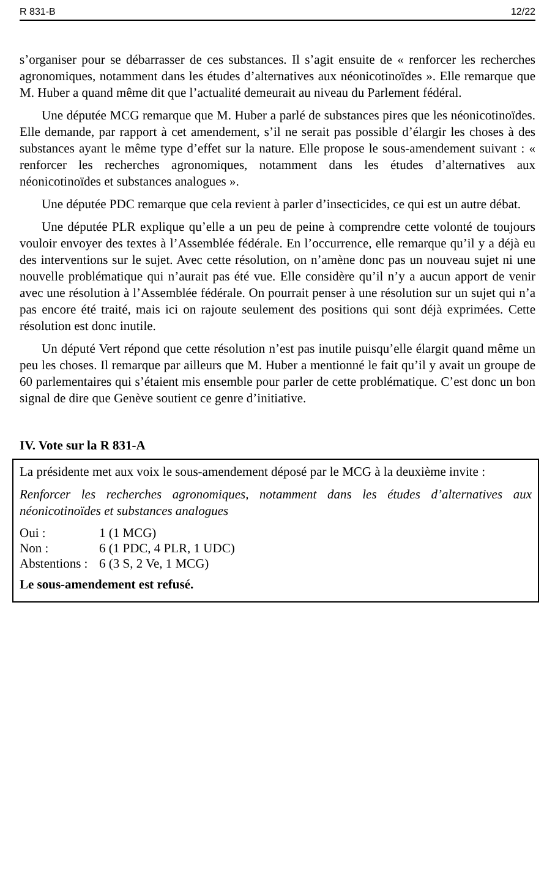R 831-B 12/22
s’organiser pour se débarrasser de ces substances. Il s’agit ensuite de « renforcer les recherches agronomiques, notamment dans les études d’alternatives aux néonicotinoïdes ». Elle remarque que M. Huber a quand même dit que l’actualité demeurait au niveau du Parlement fédéral.
Une députée MCG remarque que M. Huber a parlé de substances pires que les néonicotinoïdes. Elle demande, par rapport à cet amendement, s’il ne serait pas possible d’élargir les choses à des substances ayant le même type d’effet sur la nature. Elle propose le sous-amendement suivant : « renforcer les recherches agronomiques, notamment dans les études d’alternatives aux néonicotinoïdes et substances analogues ».
Une députée PDC remarque que cela revient à parler d’insecticides, ce qui est un autre débat.
Une députée PLR explique qu’elle a un peu de peine à comprendre cette volonté de toujours vouloir envoyer des textes à l’Assemblée fédérale. En l’occurrence, elle remarque qu’il y a déjà eu des interventions sur le sujet. Avec cette résolution, on n’amène donc pas un nouveau sujet ni une nouvelle problématique qui n’aurait pas été vue. Elle considère qu’il n’y a aucun apport de venir avec une résolution à l’Assemblée fédérale. On pourrait penser à une résolution sur un sujet qui n’a pas encore été traité, mais ici on rajoute seulement des positions qui sont déjà exprimées. Cette résolution est donc inutile.
Un député Vert répond que cette résolution n’est pas inutile puisqu’elle élargit quand même un peu les choses. Il remarque par ailleurs que M. Huber a mentionné le fait qu’il y avait un groupe de 60 parlementaires qui s’étaient mis ensemble pour parler de cette problématique. C’est donc un bon signal de dire que Genève soutient ce genre d’initiative.
IV. Vote sur la R 831-A
La présidente met aux voix le sous-amendement déposé par le MCG à la deuxième invite :
Renforcer les recherches agronomiques, notamment dans les études d’alternatives aux néonicotinoïdes et substances analogues
| Oui : | 1 (1 MCG) |
| Non : | 6 (1 PDC, 4 PLR, 1 UDC) |
| Abstentions : | 6 (3 S, 2 Ve, 1 MCG) |
Le sous-amendement est refusé.